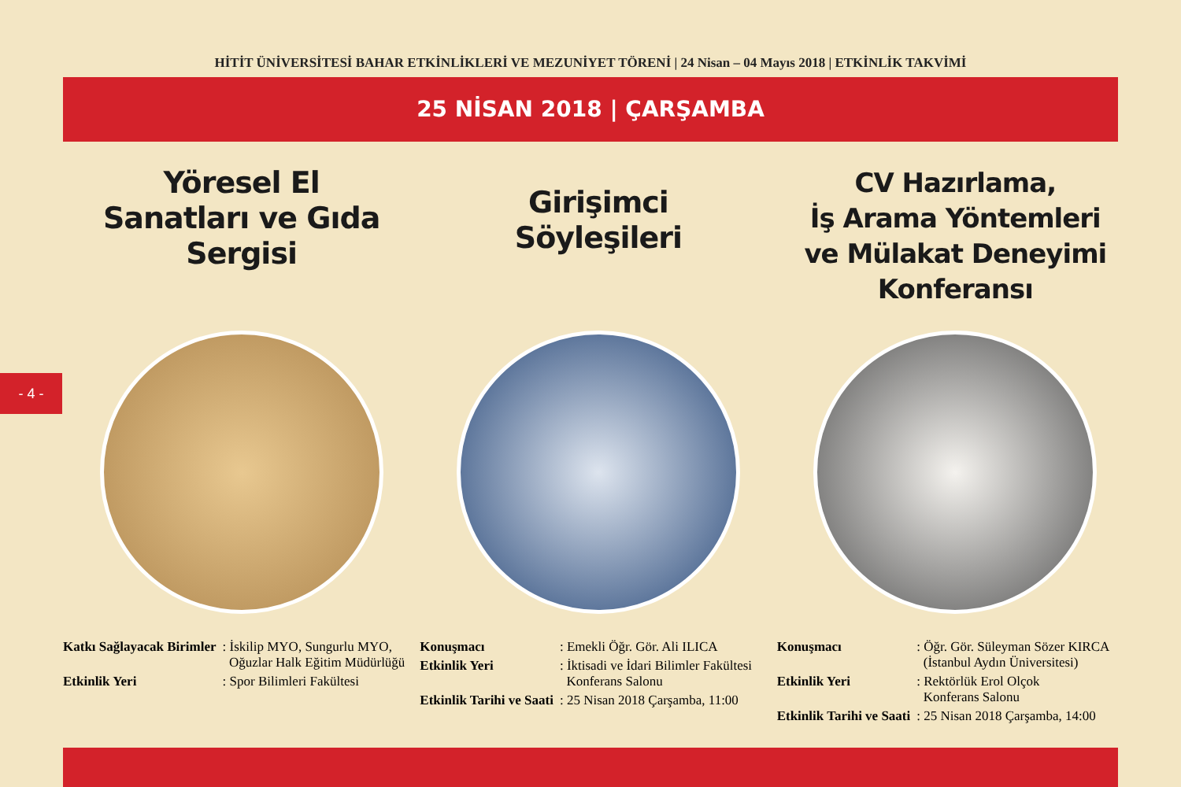HİTİT ÜNİVERSİTESİ BAHAR ETKİNLİKLERİ VE MEZUNİYET TÖRENİ | 24 Nisan – 04 Mayıs 2018 | ETKİNLİK TAKVİMİ
25 NİSAN 2018 | ÇARŞAMBA
- 4 -
Yöresel El
Sanatları ve Gıda
Sergisi
| Katkı Sağlayacak Birimler | : İskilip MYO, Sungurlu MYO, Oğuzlar Halk Eğitim Müdürlüğü |
| Etkinlik Yeri | : Spor Bilimleri Fakültesi |
Girişimci
Söyleşileri
| Konuşmacı | : Emekli Öğr. Gör. Ali ILICA |
| Etkinlik Yeri | : İktisadi ve İdari Bilimler Fakültesi Konferans Salonu |
| Etkinlik Tarihi ve Saati | : 25 Nisan 2018 Çarşamba, 11:00 |
CV Hazırlama,
İş Arama Yöntemleri
ve Mülakat Deneyimi
Konferansı
| Konuşmacı | : Öğr. Gör. Süleyman Sözer KIRCA (İstanbul Aydın Üniversitesi) |
| Etkinlik Yeri | : Rektörlük Erol Olçok Konferans Salonu |
| Etkinlik Tarihi ve Saati | : 25 Nisan 2018 Çarşamba, 14:00 |